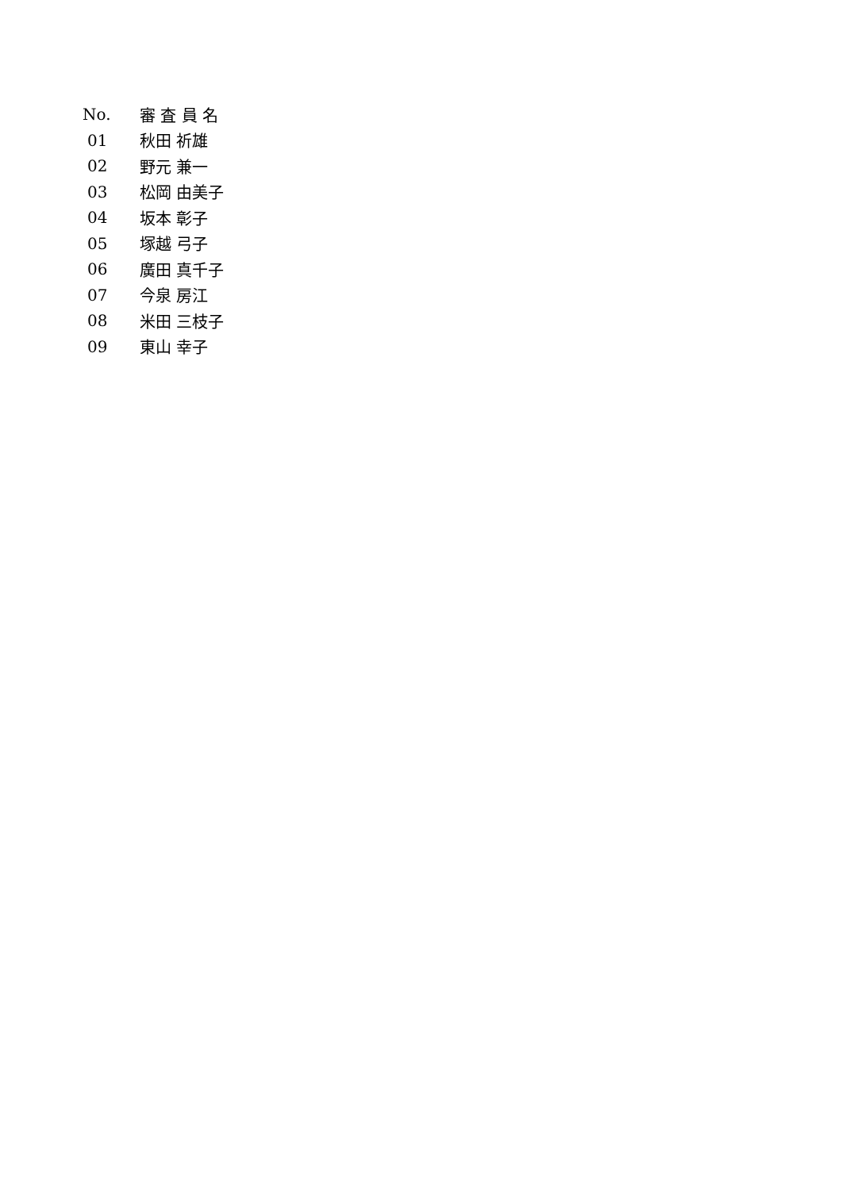| No. | 審 査 員 名 |
| --- | --- |
| 01 | 秋田 祈雄 |
| 02 | 野元 兼一 |
| 03 | 松岡 由美子 |
| 04 | 坂本 彰子 |
| 05 | 塚越 弓子 |
| 06 | 廣田 真千子 |
| 07 | 今泉 房江 |
| 08 | 米田 三枝子 |
| 09 | 東山 幸子 |